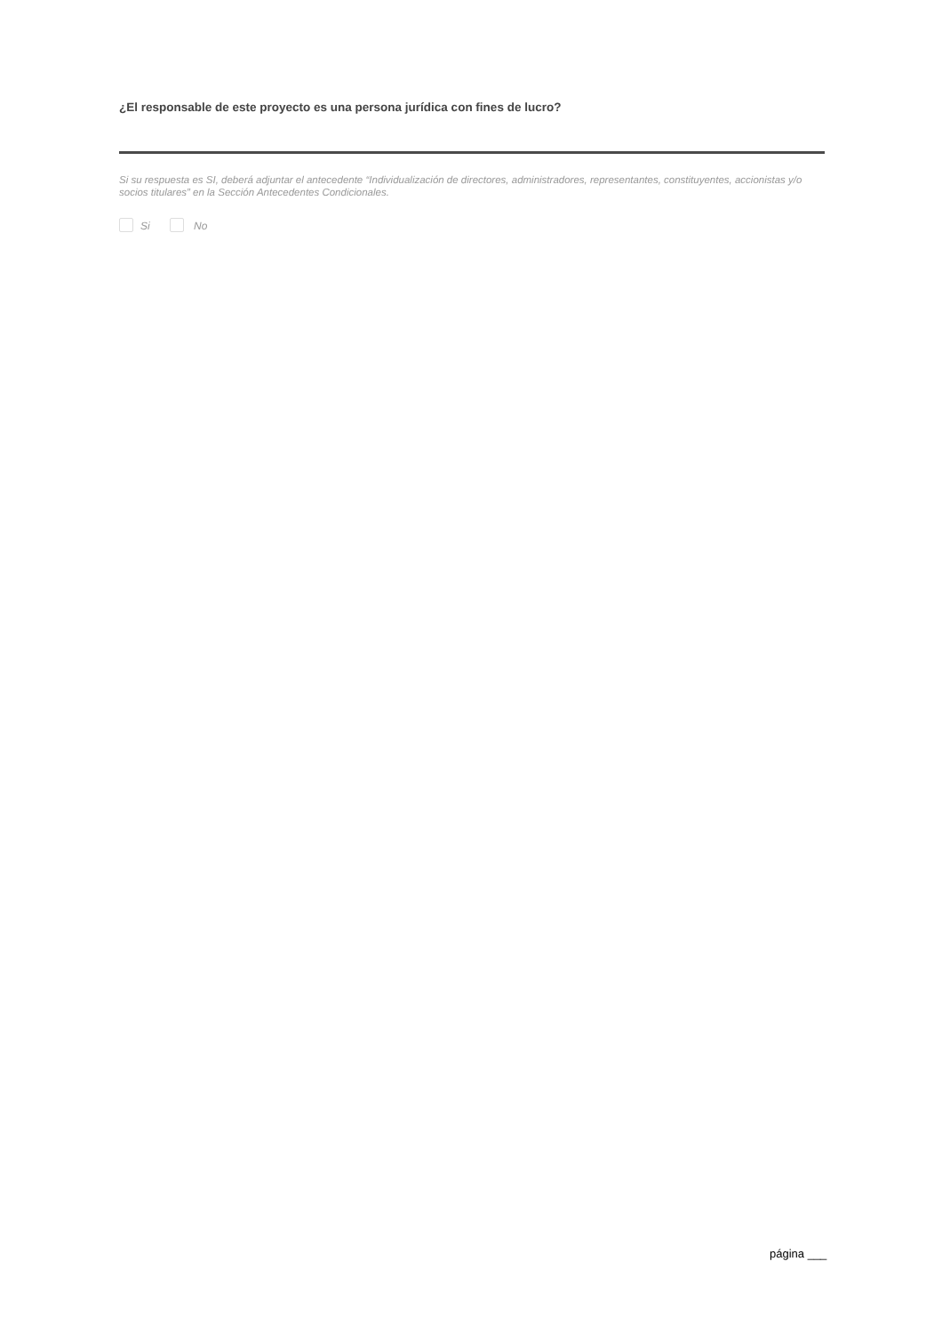¿El responsable de este proyecto es una persona jurídica con fines de lucro?
Si su respuesta es SI, deberá adjuntar el antecedente “Individualización de directores, administradores, representantes, constituyentes, accionistas y/o socios titulares” en la Sección Antecedentes Condicionales.
Si No
página ___